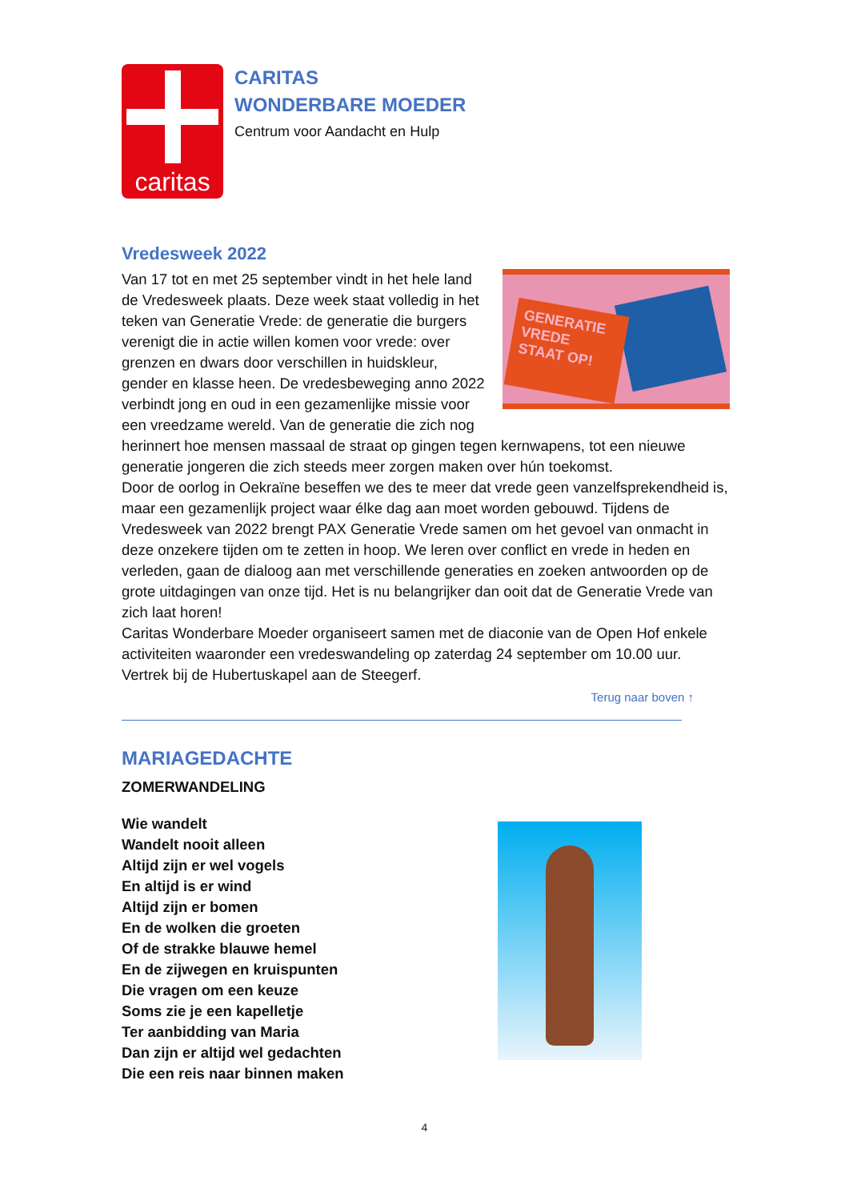caritas
CARITAS
WONDERBARE MOEDER
Centrum voor Aandacht en Hulp
Vredesweek 2022
GENERATIE VREDE STAAT OP!
Van 17 tot en met 25 september vindt in het hele land de Vredesweek plaats. Deze week staat volledig in het teken van Generatie Vrede: de generatie die burgers verenigt die in actie willen komen voor vrede: over grenzen en dwars door verschillen in huidskleur, gender en klasse heen. De vredesbeweging anno 2022 verbindt jong en oud in een gezamenlijke missie voor een vreedzame wereld. Van de generatie die zich nog herinnert hoe mensen massaal de straat op gingen tegen kernwapens, tot een nieuwe generatie jongeren die zich steeds meer zorgen maken over hún toekomst.
Door de oorlog in Oekraïne beseffen we des te meer dat vrede geen vanzelfsprekendheid is, maar een gezamenlijk project waar élke dag aan moet worden gebouwd. Tijdens de Vredesweek van 2022 brengt PAX Generatie Vrede samen om het gevoel van onmacht in deze onzekere tijden om te zetten in hoop. We leren over conflict en vrede in heden en verleden, gaan de dialoog aan met verschillende generaties en zoeken antwoorden op de grote uitdagingen van onze tijd. Het is nu belangrijker dan ooit dat de Generatie Vrede van zich laat horen!
Caritas Wonderbare Moeder organiseert samen met de diaconie van de Open Hof enkele activiteiten waaronder een vredeswandeling op zaterdag 24 september om 10.00 uur. Vertrek bij de Hubertuskapel aan de Steegerf.
Terug naar boven ↑
MARIAGEDACHTE
ZOMERWANDELING
Wie wandelt
Wandelt nooit alleen
Altijd zijn er wel vogels
En altijd is er wind
Altijd zijn er bomen
En de wolken die groeten
Of de strakke blauwe hemel
En de zijwegen en kruispunten
Die vragen om een keuze
Soms zie je een kapelletje
Ter aanbidding van Maria
Dan zijn er altijd wel gedachten
Die een reis naar binnen maken
4